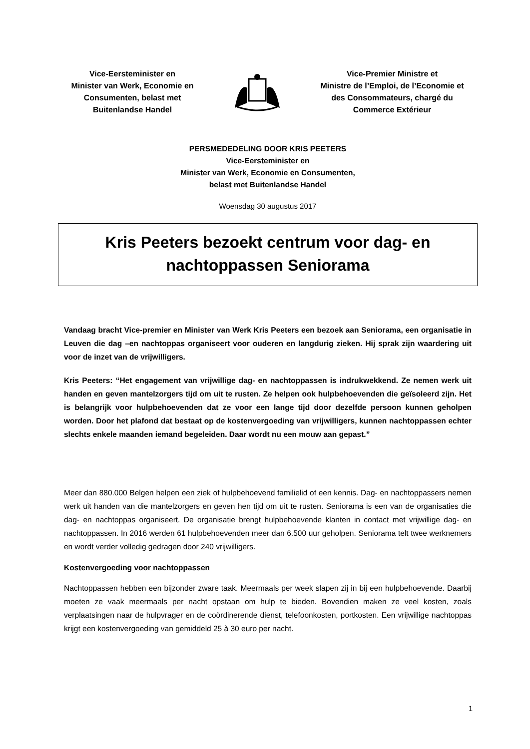Vice-Eersteminister en
Minister van Werk, Economie en
Consumenten, belast met
Buitenlandse Handel
Vice-Premier Ministre et
Ministre de l’Emploi, de l’Economie et
des Consommateurs, chargé du
Commerce Extérieur
PERSMEDEDELING DOOR KRIS PEETERS
Vice-Eersteminister en
Minister van Werk, Economie en Consumenten,
belast met Buitenlandse Handel
Woensdag 30 augustus 2017
Kris Peeters bezoekt centrum voor dag- en
nachtoppassen Seniorama
Vandaag bracht Vice-premier en Minister van Werk Kris Peeters een bezoek aan Seniorama, een organisatie in Leuven die dag –en nachtoppas organiseert voor ouderen en langdurig zieken. Hij sprak zijn waardering uit voor de inzet van de vrijwilligers.
Kris Peeters: “Het engagement van vrijwillige dag- en nachtoppassen is indrukwekkend. Ze nemen werk uit handen en geven mantelzorgers tijd om uit te rusten. Ze helpen ook hulpbehoevenden die geïsoleerd zijn. Het is belangrijk voor hulpbehoevenden dat ze voor een lange tijd door dezelfde persoon kunnen geholpen worden. Door het plafond dat bestaat op de kostenvergoeding van vrijwilligers, kunnen nachtoppassen echter slechts enkele maanden iemand begeleiden. Daar wordt nu een mouw aan gepast.”
Meer dan 880.000 Belgen helpen een ziek of hulpbehoevend familielid of een kennis. Dag- en nachtoppassers nemen werk uit handen van die mantelzorgers en geven hen tijd om uit te rusten. Seniorama is een van de organisaties die dag- en nachtoppas organiseert. De organisatie brengt hulpbehoevende klanten in contact met vrijwillige dag- en nachtoppassen. In 2016 werden 61 hulpbehoevenden meer dan 6.500 uur geholpen. Seniorama telt twee werknemers en wordt verder volledig gedragen door 240 vrijwilligers.
Kostenvergoeding voor nachtoppassen
Nachtoppassen hebben een bijzonder zware taak. Meermaals per week slapen zij in bij een hulpbehoevende. Daarbij moeten ze vaak meermaals per nacht opstaan om hulp te bieden. Bovendien maken ze veel kosten, zoals verplaatsingen naar de hulpvrager en de coördinerende dienst, telefoonkosten, portkosten. Een vrijwillige nachtoppas krijgt een kostenvergoeding van gemiddeld 25 à 30 euro per nacht.
1